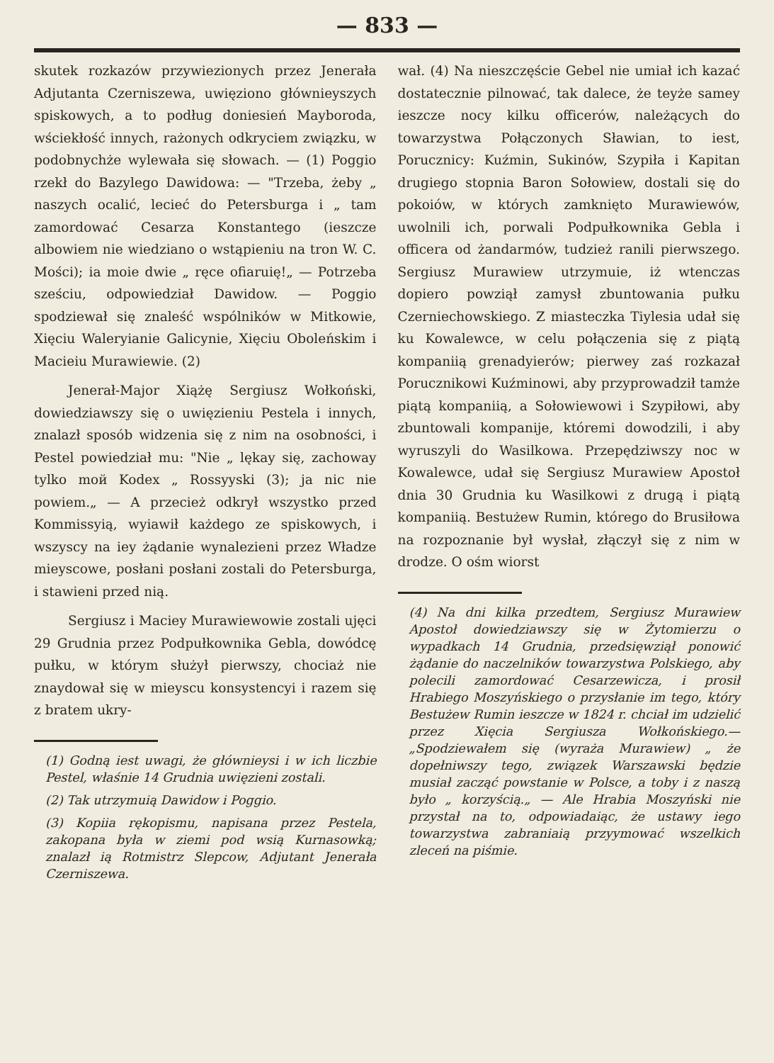— 833 —
skutek rozkazów przywiezionych przez Jenerała Adjutanta Czerniszewa, uwięziono głównieyszych spiskowych, a to podług doniesień Mayboroda, wściekłość innych, rażonych odkryciem związku, w podobnychże wylewała się słowach. — (1) Poggio rzekł do Bazylego Dawidowa: — "Trzeba, żeby „ naszych ocalić, lecieć do Petersburga i „ tam zamordować Cesarza Konstantego (ieszcze albowiem nie wiedziano o wstąpieniu na tron W. C. Mości); ia moie dwie „ ręce ofiaruię!„ — Potrzeba sześciu, odpowiedział Dawidow. — Poggio spodziewał się znaleść wspólników w Mitkowie, Xięciu Waleryianie Galicynie, Xięciu Oboleńskim i Macieiu Murawiewie. (2)
Jenerał-Major Xiążę Sergiusz Wołkoński, dowiedziawszy się o uwięzieniu Pestela i innych, znalazł sposób widzenia się z nim na osobności, i Pestel powiedział mu: "Nie „ lękay się, zachoway tylko mой Kodex „ Rossyyski (3); ja nic nie powiem.„ — A przecież odkrył wszystko przed Kommissyią, wyiawił każdego ze spiskowych, i wszyscy na iey żądanie wynalezieni przez Władze mieyscowe, posłani posłani zostali do Petersburga, i stawieni przed nią.
Sergiusz i Maciey Murawiewowie zostali ujęci 29 Grudnia przez Podpułkownika Gebla, dowódcę pułku, w którym służył pierwszy, chociaż nie znaydował się w mieyscu konsystencyi i razem się z bratem ukry-
(1) Godną iest uwagi, że głównieysi i w ich liczbie Pestel, właśnie 14 Grudnia uwięzieni zostali.
(2) Tak utrzymuią Dawidow i Poggio.
(3) Kopiia rękopismu, napisana przez Pestela, zakopana była w ziemi pod wsią Kurnasowką; znalazł ią Rotmistrz Slepcow, Adjutant Jenerała Czerniszewa.
wał. (4) Na nieszczęście Gebel nie umiał ich kazać dostatecznie pilnować, tak dalece, że teyże samey ieszcze nocy kilku officerów, należących do towarzystwa Połączonych Sławian, to iest, Porucznicy: Kuźmin, Sukinów, Szypiła i Kapitan drugiego stopnia Baron Sołowiew, dostali się do pokoiów, w których zamknięto Murawiewów, uwolnili ich, porwali Podpułkownika Gebla i officera od żandarmów, tudzież ranili pierwszego. Sergiusz Murawiew utrzymuie, iż wtenczas dopiero powziął zamysł zbuntowania pułku Czerniechowskiego. Z miasteczka Tiylesia udał się ku Kowalewce, w celu połączenia się z piątą kompaniią grenadyierów; pierwey zaś rozkazał Porucznikowi Kuźminowi, aby przyprowadził tamże piątą kompaniią, a Sołowiewowi i Szypiłowi, aby zbuntowali kompanije, któremi dowodzili, i aby wyruszyli do Wasilkowa. Przepędziwszy noc w Kowalewce, udał się Sergiusz Murawiew Apostoł dnia 30 Grudnia ku Wasilkowi z drugą i piątą kompaniią. Bestużew Rumin, którego do Brusiłowa na rozpoznanie był wysłał, złączył się z nim w drodze. O ośm wiorst
(4) Na dni kilka przedtem, Sergiusz Murawiew Apostoł dowiedziawszy się w Żytomierzu o wypadkach 14 Grudnia, przedsięwziął ponowić żądanie do naczelników towarzystwa Polskiego, aby polecili zamordować Cesarzewicza, i prosił Hrabiego Moszyńskiego o przysłanie im tego, który Bestużew Rumin ieszcze w 1824 r. chciał im udzielić przez Xięcia Sergiusza Wołkońskiego.— „Spodziewałem się (wyraża Murawiew) „ że dopełniwszy tego, związek Warszawski będzie musiał zacząć powstanie w Polsce, a toby i z naszą było „ korzyścią.„ — Ale Hrabia Moszyński nie przystał na to, odpowiadaiąc, że ustawy iego towarzystwa zabraniaią przyymować wszelkich zleceń na piśmie.